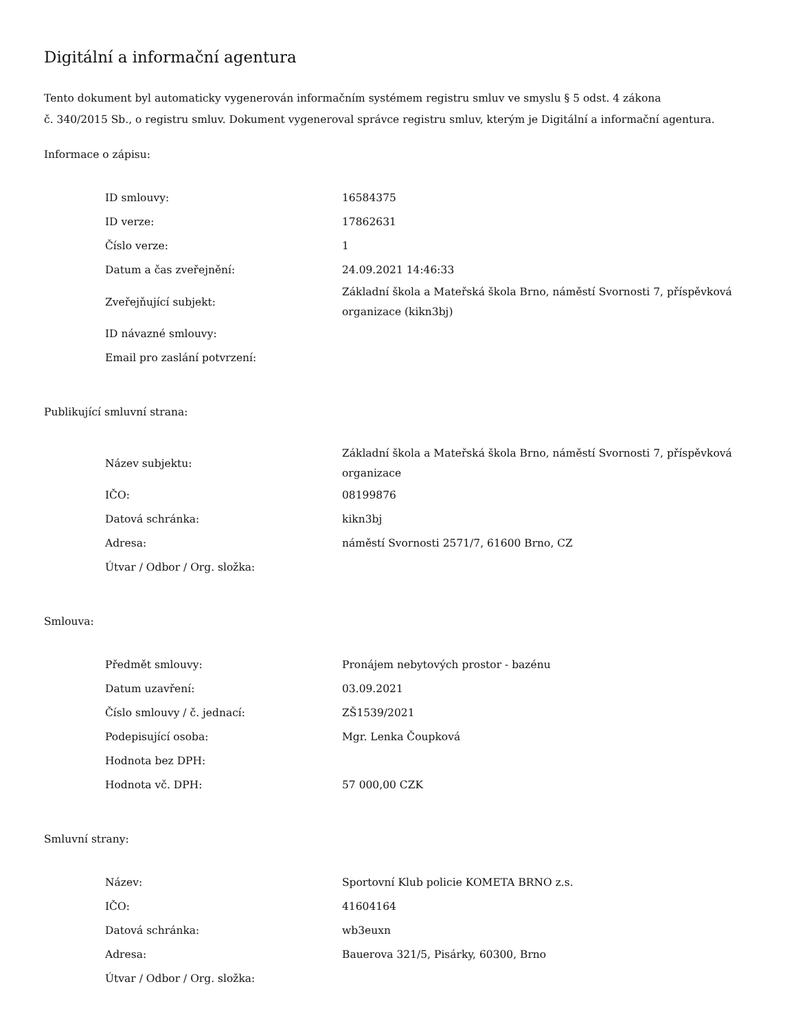Digitální a informační agentura
Tento dokument byl automaticky vygenerován informačním systémem registru smluv ve smyslu § 5 odst. 4 zákona
č. 340/2015 Sb., o registru smluv. Dokument vygeneroval správce registru smluv, kterým je Digitální a informační agentura.
Informace o zápisu:
| ID smlouvy: | 16584375 |
| ID verze: | 17862631 |
| Číslo verze: | 1 |
| Datum a čas zveřejnění: | 24.09.2021 14:46:33 |
| Zveřejňující subjekt: | Základní škola a Mateřská škola Brno, náměstí Svornosti 7, příspěvková organizace (kikn3bj) |
| ID návazné smlouvy: | |
| Email pro zaslání potvrzení: | |
Publikující smluvní strana:
| Název subjektu: | Základní škola a Mateřská škola Brno, náměstí Svornosti 7, příspěvková organizace |
| IČO: | 08199876 |
| Datová schránka: | kikn3bj |
| Adresa: | náměstí Svornosti 2571/7, 61600 Brno, CZ |
| Útvar / Odbor / Org. složka: | |
Smlouva:
| Předmět smlouvy: | Pronájem nebytových prostor - bazénu |
| Datum uzavření: | 03.09.2021 |
| Číslo smlouvy / č. jednací: | ZŠ1539/2021 |
| Podepisující osoba: | Mgr. Lenka Čoupková |
| Hodnota bez DPH: | |
| Hodnota vč. DPH: | 57 000,00 CZK |
Smluvní strany:
| Název: | Sportovní Klub policie KOMETA BRNO z.s. |
| IČO: | 41604164 |
| Datová schránka: | wb3euxn |
| Adresa: | Bauerova 321/5, Pisárky, 60300, Brno |
| Útvar / Odbor / Org. složka: | |